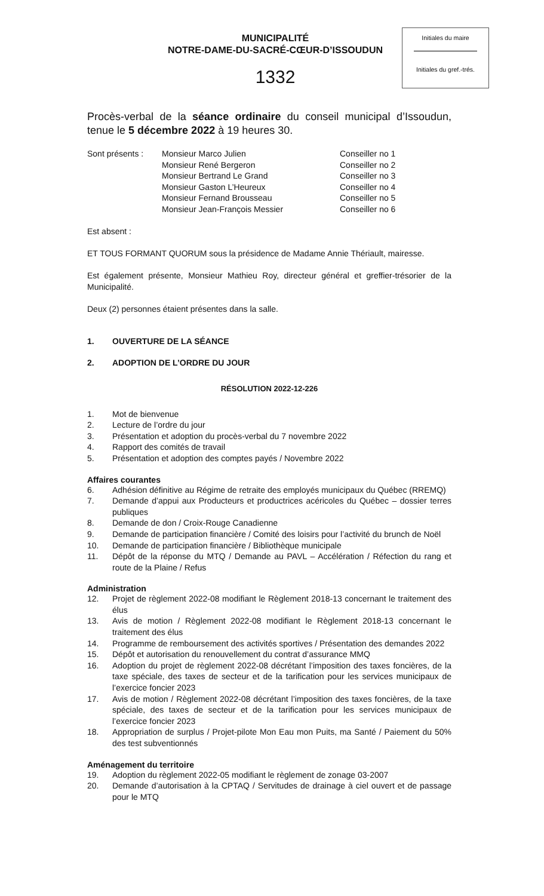Initiales du maire
Initiales du gref.-trés.
MUNICIPALITÉ
NOTRE-DAME-DU-SACRÉ-CŒUR-D’ISSOUDUN
1332
Procès-verbal de la séance ordinaire du conseil municipal d’Issoudun, tenue le 5 décembre 2022 à 19 heures 30.
Sont présents : Monsieur Marco Julien Conseiller no 1 Monsieur René Bergeron Conseiller no 2 Monsieur Bertrand Le Grand Conseiller no 3 Monsieur Gaston L’Heureux Conseiller no 4 Monsieur Fernand Brousseau Conseiller no 5 Monsieur Jean-François Messier Conseiller no 6
Est absent :
ET TOUS FORMANT QUORUM sous la présidence de Madame Annie Thériault, mairesse.
Est également présente, Monsieur Mathieu Roy, directeur général et greffier-trésorier de la Municipalité.
Deux (2) personnes étaient présentes dans la salle.
1. OUVERTURE DE LA SÉANCE
2. ADOPTION DE L’ORDRE DU JOUR
RÉSOLUTION 2022-12-226
1. Mot de bienvenue
2. Lecture de l’ordre du jour
3. Présentation et adoption du procès-verbal du 7 novembre 2022
4. Rapport des comités de travail
5. Présentation et adoption des comptes payés / Novembre 2022
Affaires courantes
6. Adhésion définitive au Régime de retraite des employés municipaux du Québec (RREMQ)
7. Demande d’appui aux Producteurs et productrices acéricoles du Québec – dossier terres publiques
8. Demande de don / Croix-Rouge Canadienne
9. Demande de participation financière / Comité des loisirs pour l’activité du brunch de Noël
10. Demande de participation financière / Bibliothèque municipale
11. Dépôt de la réponse du MTQ / Demande au PAVL – Accélération / Réfection du rang et route de la Plaine / Refus
Administration
12. Projet de règlement 2022-08 modifiant le Règlement 2018-13 concernant le traitement des élus
13. Avis de motion / Règlement 2022-08 modifiant le Règlement 2018-13 concernant le traitement des élus
14. Programme de remboursement des activités sportives / Présentation des demandes 2022
15. Dépôt et autorisation du renouvellement du contrat d’assurance MMQ
16. Adoption du projet de règlement 2022-08 décrétant l’imposition des taxes foncières, de la taxe spéciale, des taxes de secteur et de la tarification pour les services municipaux de l’exercice foncier 2023
17. Avis de motion / Règlement 2022-08 décrétant l’imposition des taxes foncières, de la taxe spéciale, des taxes de secteur et de la tarification pour les services municipaux de l’exercice foncier 2023
18. Appropriation de surplus / Projet-pilote Mon Eau mon Puits, ma Santé / Paiement du 50% des test subventionnés
Aménagement du territoire
19. Adoption du règlement 2022-05 modifiant le règlement de zonage 03-2007
20. Demande d’autorisation à la CPTAQ / Servitudes de drainage à ciel ouvert et de passage pour le MTQ